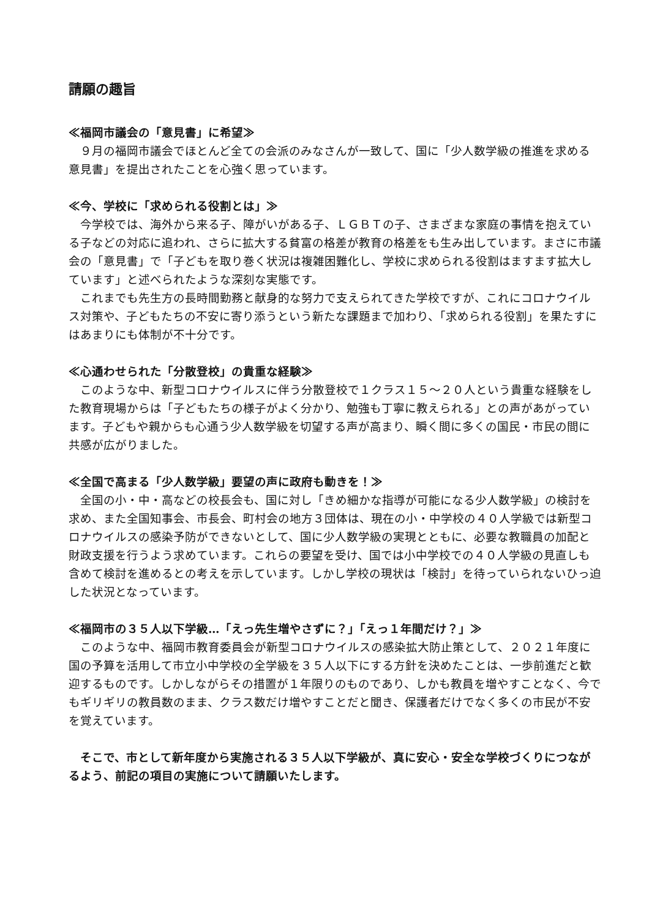請願の趣旨
≪福岡市議会の「意見書」に希望≫
９月の福岡市議会でほとんど全ての会派のみなさんが一致して、国に「少人数学級の推進を求める意見書」を提出されたことを心強く思っています。
≪今、学校に「求められる役割とは」≫
今学校では、海外から来る子、障がいがある子、ＬＧＢＴの子、さまざまな家庭の事情を抱えている子などの対応に追われ、さらに拡大する貧富の格差が教育の格差をも生み出しています。まさに市議会の「意見書」で「子どもを取り巻く状況は複雑困難化し、学校に求められる役割はますます拡大しています」と述べられたような深刻な実態です。
これまでも先生方の長時間勤務と献身的な努力で支えられてきた学校ですが、これにコロナウイルス対策や、子どもたちの不安に寄り添うという新たな課題まで加わり、「求められる役割」を果たすにはあまりにも体制が不十分です。
≪心通わせられた「分散登校」の貴重な経験≫
このような中、新型コロナウイルスに伴う分散登校で１クラス１５～２０人という貴重な経験をした教育現場からは「子どもたちの様子がよく分かり、勉強も丁寧に教えられる」との声があがっています。子どもや親からも心通う少人数学級を切望する声が高まり、瞬く間に多くの国民・市民の間に共感が広がりました。
≪全国で高まる「少人数学級」要望の声に政府も動きを！≫
全国の小・中・高などの校長会も、国に対し「きめ細かな指導が可能になる少人数学級」の検討を求め、また全国知事会、市長会、町村会の地方３団体は、現在の小・中学校の４０人学級では新型コロナウイルスの感染予防ができないとして、国に少人数学級の実現とともに、必要な教職員の加配と財政支援を行うよう求めています。これらの要望を受け、国では小中学校での４０人学級の見直しも含めて検討を進めるとの考えを示しています。しかし学校の現状は「検討」を待っていられないひっ迫した状況となっています。
≪福岡市の３５人以下学級…「えっ先生増やさずに？」「えっ１年間だけ？」≫
このような中、福岡市教育委員会が新型コロナウイルスの感染拡大防止策として、２０２１年度に国の予算を活用して市立小中学校の全学級を３５人以下にする方針を決めたことは、一歩前進だと歓迎するものです。しかしながらその措置が１年限りのものであり、しかも教員を増やすことなく、今でもギリギリの教員数のまま、クラス数だけ増やすことだと聞き、保護者だけでなく多くの市民が不安を覚えています。
そこで、市として新年度から実施される３５人以下学級が、真に安心・安全な学校づくりにつながるよう、前記の項目の実施について請願いたします。